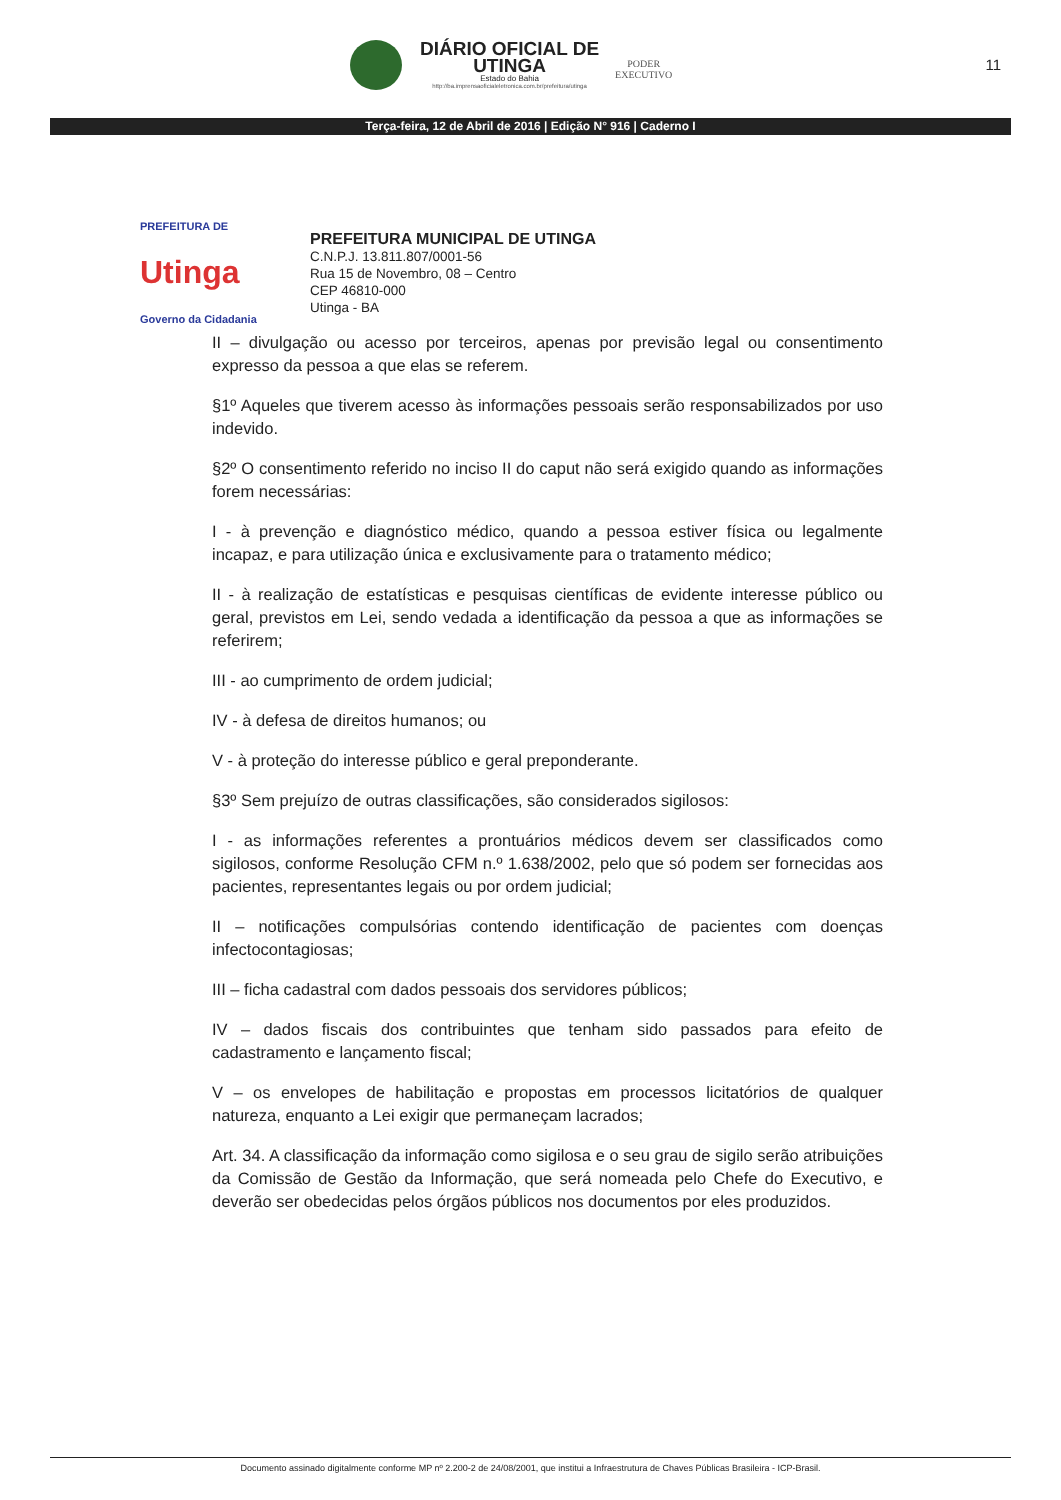DIÁRIO OFICIAL DE
UTINGA
Estado do Bahia
http://ba.imprensaoficialeletronica.com.br/prefeitura/utinga
PODER
EXECUTIVO
11
Terça-feira, 12 de Abril de 2016 | Edição N° 916 | Caderno I
PREFEITURA DE
Utinga
Governo da Cidadania
PREFEITURA MUNICIPAL DE UTINGA
C.N.P.J. 13.811.807/0001-56
Rua 15 de Novembro, 08 – Centro
CEP 46810-000
Utinga - BA
II – divulgação ou acesso por terceiros, apenas por previsão legal ou consentimento expresso da pessoa a que elas se referem.
§1º Aqueles que tiverem acesso às informações pessoais serão responsabilizados por uso indevido.
§2º O consentimento referido no inciso II do caput não será exigido quando as informações forem necessárias:
I - à prevenção e diagnóstico médico, quando a pessoa estiver física ou legalmente incapaz, e para utilização única e exclusivamente para o tratamento médico;
II - à realização de estatísticas e pesquisas científicas de evidente interesse público ou geral, previstos em Lei, sendo vedada a identificação da pessoa a que as informações se referirem;
III - ao cumprimento de ordem judicial;
IV - à defesa de direitos humanos; ou
V - à proteção do interesse público e geral preponderante.
§3º Sem prejuízo de outras classificações, são considerados sigilosos:
I - as informações referentes a prontuários médicos devem ser classificados como sigilosos, conforme Resolução CFM n.º 1.638/2002, pelo que só podem ser fornecidas aos pacientes, representantes legais ou por ordem judicial;
II – notificações compulsórias contendo identificação de pacientes com doenças infectocontagiosas;
III – ficha cadastral com dados pessoais dos servidores públicos;
IV – dados fiscais dos contribuintes que tenham sido passados para efeito de cadastramento e lançamento fiscal;
V – os envelopes de habilitação e propostas em processos licitatórios de qualquer natureza, enquanto a Lei exigir que permaneçam lacrados;
Art. 34. A classificação da informação como sigilosa e o seu grau de sigilo serão atribuições da Comissão de Gestão da Informação, que será nomeada pelo Chefe do Executivo, e deverão ser obedecidas pelos órgãos públicos nos documentos por eles produzidos.
Documento assinado digitalmente conforme MP nº 2.200-2 de 24/08/2001, que institui a Infraestrutura de Chaves Públicas Brasileira - ICP-Brasil.